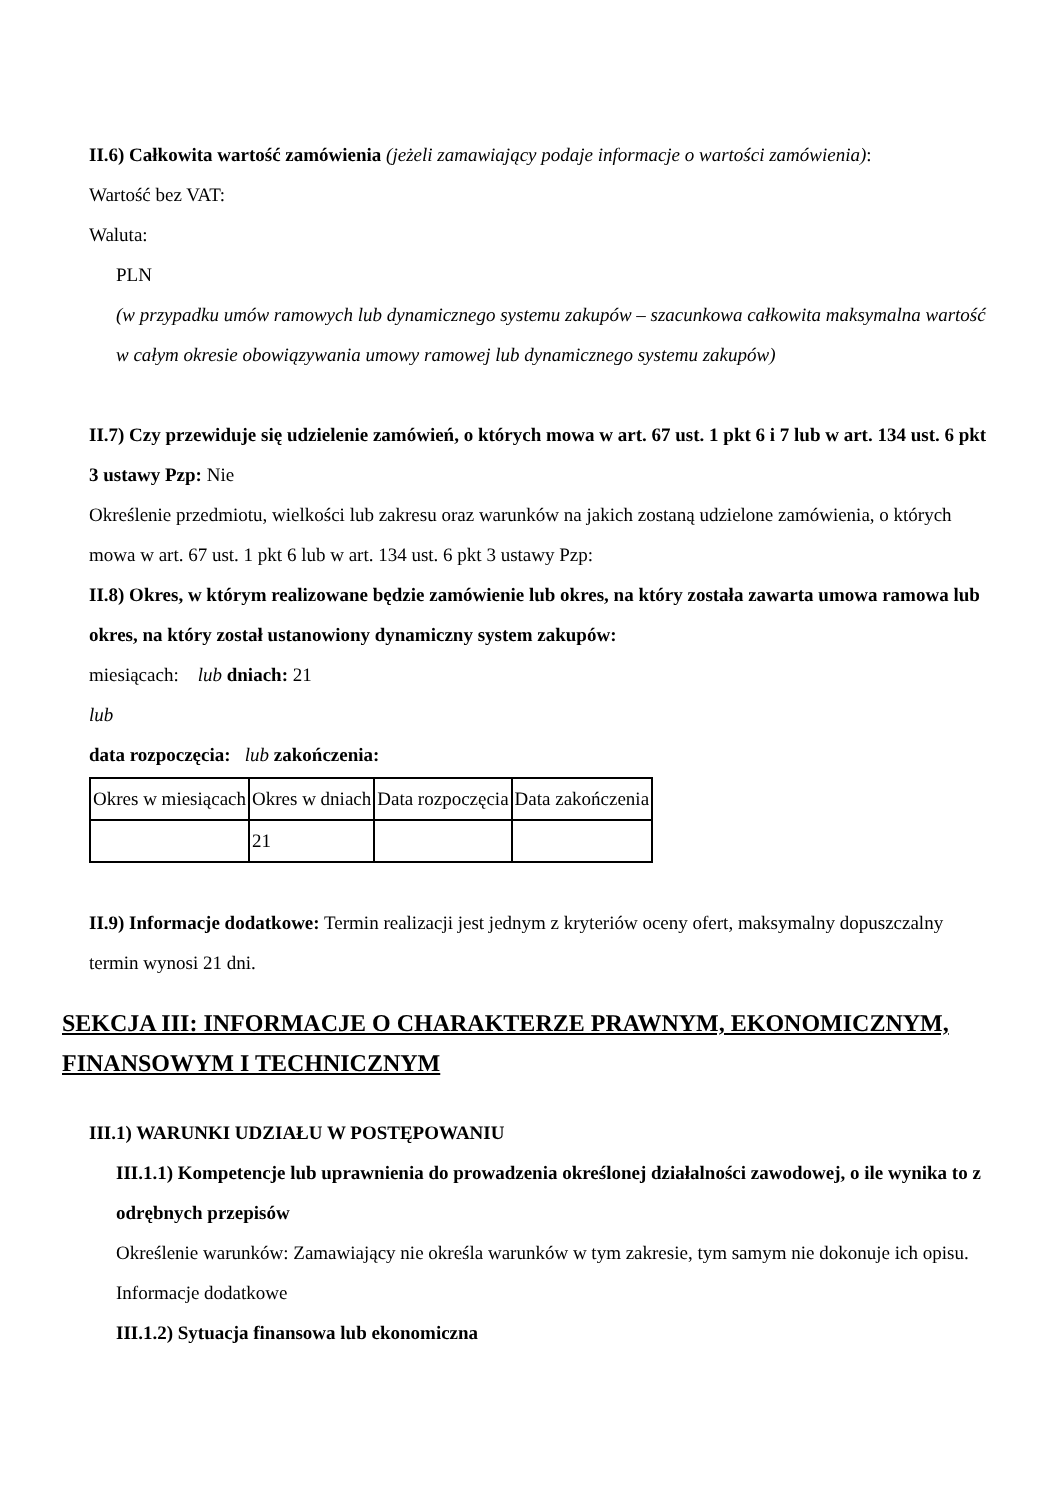II.6) Całkowita wartość zamówienia (jeżeli zamawiający podaje informacje o wartości zamówienia):
Wartość bez VAT:
Waluta:
PLN
(w przypadku umów ramowych lub dynamicznego systemu zakupów – szacunkowa całkowita maksymalna wartość w całym okresie obowiązywania umowy ramowej lub dynamicznego systemu zakupów)
II.7) Czy przewiduje się udzielenie zamówień, o których mowa w art. 67 ust. 1 pkt 6 i 7 lub w art. 134 ust. 6 pkt 3 ustawy Pzp: Nie
Określenie przedmiotu, wielkości lub zakresu oraz warunków na jakich zostaną udzielone zamówienia, o których mowa w art. 67 ust. 1 pkt 6 lub w art. 134 ust. 6 pkt 3 ustawy Pzp:
II.8) Okres, w którym realizowane będzie zamówienie lub okres, na który została zawarta umowa ramowa lub okres, na który został ustanowiony dynamiczny system zakupów:
miesiącach: lub dniach: 21
lub
data rozpoczęcia: lub zakończenia:
| Okres w miesiącach | Okres w dniach | Data rozpoczęcia | Data zakończenia |
| | 21 | | |
II.9) Informacje dodatkowe: Termin realizacji jest jednym z kryteriów oceny ofert, maksymalny dopuszczalny termin wynosi 21 dni.
SEKCJA III: INFORMACJE O CHARAKTERZE PRAWNYM, EKONOMICZNYM, FINANSOWYM I TECHNICZNYM
III.1) WARUNKI UDZIAŁU W POSTĘPOWANIU
III.1.1) Kompetencje lub uprawnienia do prowadzenia określonej działalności zawodowej, o ile wynika to z odrębnych przepisów
Określenie warunków: Zamawiający nie określa warunków w tym zakresie, tym samym nie dokonuje ich opisu.
Informacje dodatkowe
III.1.2) Sytuacja finansowa lub ekonomiczna